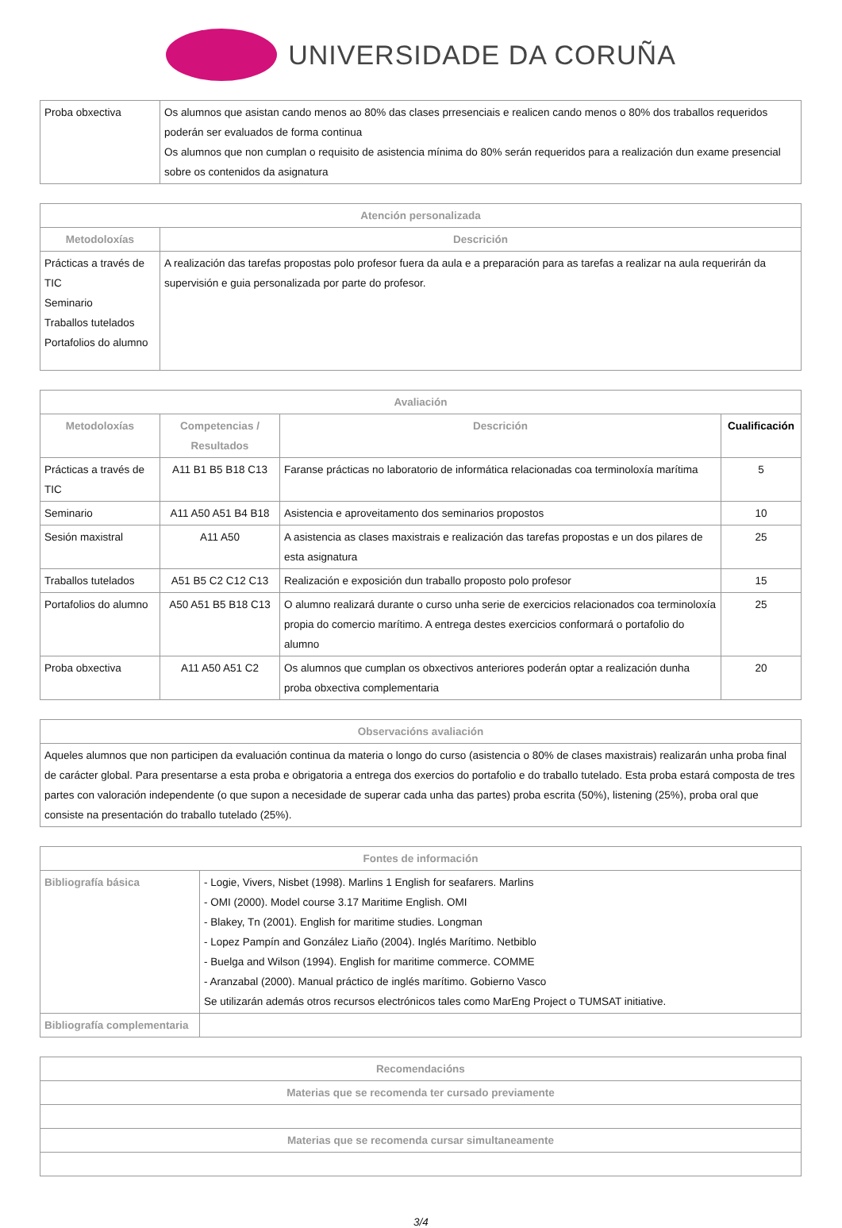UNIVERSIDADE DA CORUÑA
| Proba obxectiva | Os alumnos que asistan cando menos ao 80% das clases prresenciais e realicen cando menos o 80% dos traballos requeridos poderán ser evaluados de forma continua Os alumnos que non cumplan o requisito de asistencia mínima do 80% serán requeridos para a realización dun exame presencial sobre os contenidos da asignatura |
| Atención personalizada | |
| --- | --- |
| Metodoloxías | Descrición |
| Prácticas a través de TIC Seminario Traballos tutelados Portafolios do alumno | A realización das tarefas propostas polo profesor fuera da aula e a preparación para as tarefas a realizar na aula requerirán da supervisión e guia personalizada por parte do profesor. |
| Avaliación | | | |
| --- | --- | --- | --- |
| Metodoloxías | Competencias / Resultados | Descrición | Cualificación |
| Prácticas a través de TIC | A11 B1 B5 B18 C13 | Faranse prácticas no laboratorio de informática relacionadas coa terminoloxía marítima | 5 |
| Seminario | A11 A50 A51 B4 B18 | Asistencia e aproveitamento dos seminarios propostos | 10 |
| Sesión maxistral | A11 A50 | A asistencia as clases maxistrais e realización das tarefas propostas e un dos pilares de esta asignatura | 25 |
| Traballos tutelados | A51 B5 C2 C12 C13 | Realización e exposición dun traballo proposto polo profesor | 15 |
| Portafolios do alumno | A50 A51 B5 B18 C13 | O alumno realizará durante o curso unha serie de exercicios relacionados coa terminoloxía propia do comercio marítimo. A entrega destes exercicios conformará o portafolio do alumno | 25 |
| Proba obxectiva | A11 A50 A51 C2 | Os alumnos que cumplan os obxectivos anteriores poderán optar a realización dunha proba obxectiva complementaria | 20 |
| Observacións avaliación |
| --- |
| Aqueles alumnos que non participen da evaluación continua da materia o longo do curso (asistencia o 80% de clases maxistrais) realizarán unha proba final de carácter global. Para presentarse a esta proba e obrigatoria a entrega dos exercios do portafolio e do traballo tutelado. Esta proba estará composta de tres partes con valoración independente (o que supon a necesidade de superar cada unha das partes) proba escrita (50%), listening (25%), proba oral que consiste na presentación do traballo tutelado (25%). |
| Fontes de información | |
| --- | --- |
| Bibliografía básica | - Logie, Vivers, Nisbet (1998). Marlins 1 English for seafarers. Marlins - OMI (2000). Model course 3.17 Maritime English. OMI - Blakey, Tn (2001). English for maritime studies. Longman - Lopez Pampín and González Liaño (2004). Inglés Marítimo. Netbiblo - Buelga and Wilson (1994). English for maritime commerce. COMME - Aranzabal (2000). Manual práctico de inglés marítimo. Gobierno Vasco Se utilizarán además otros recursos electrónicos tales como MarEng Project o TUMSAT initiative. |
| Bibliografía complementaria | |
| Recomendacións |
| --- |
| Materias que se recomenda ter cursado previamente |
| Materias que se recomenda cursar simultaneamente |
3/4